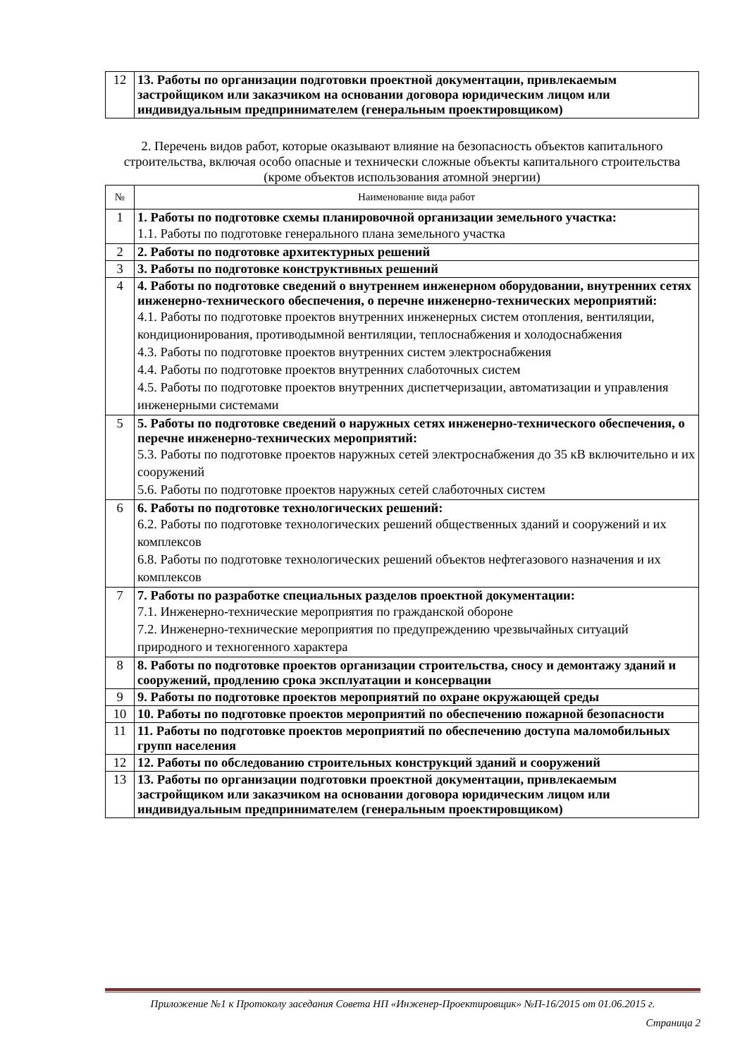| 12 | 13. Работы по организации подготовки проектной документации, привлекаемым застройщиком или заказчиком на основании договора юридическим лицом или индивидуальным предпринимателем (генеральным проектировщиком) |
2. Перечень видов работ, которые оказывают влияние на безопасность объектов капитального строительства, включая особо опасные и технически сложные объекты капитального строительства (кроме объектов использования атомной энергии)
| № | Наименование вида работ |
| --- | --- |
| 1 | 1. Работы по подготовке схемы планировочной организации земельного участка: 1.1. Работы по подготовке генерального плана земельного участка |
| 2 | 2. Работы по подготовке архитектурных решений |
| 3 | 3. Работы по подготовке конструктивных решений |
| 4 | 4. Работы по подготовке сведений о внутреннем инженерном оборудовании, внутренних сетях инженерно-технического обеспечения, о перечне инженерно-технических мероприятий: 4.1. Работы по подготовке проектов внутренних инженерных систем отопления, вентиляции, кондиционирования, противодымной вентиляции, теплоснабжения и холодоснабжения 4.3. Работы по подготовке проектов внутренних систем электроснабжения 4.4. Работы по подготовке проектов внутренних слаботочных систем 4.5. Работы по подготовке проектов внутренних диспетчеризации, автоматизации и управления инженерными системами |
| 5 | 5. Работы по подготовке сведений о наружных сетях инженерно-технического обеспечения, о перечне инженерно-технических мероприятий: 5.3. Работы по подготовке проектов наружных сетей электроснабжения до 35 кВ включительно и их сооружений 5.6. Работы по подготовке проектов наружных сетей слаботочных систем |
| 6 | 6. Работы по подготовке технологических решений: 6.2. Работы по подготовке технологических решений общественных зданий и сооружений и их комплексов 6.8. Работы по подготовке технологических решений объектов нефтегазового назначения и их комплексов |
| 7 | 7. Работы по разработке специальных разделов проектной документации: 7.1. Инженерно-технические мероприятия по гражданской обороне 7.2. Инженерно-технические мероприятия по предупреждению чрезвычайных ситуаций природного и техногенного характера |
| 8 | 8. Работы по подготовке проектов организации строительства, сносу и демонтажу зданий и сооружений, продлению срока эксплуатации и консервации |
| 9 | 9. Работы по подготовке проектов мероприятий по охране окружающей среды |
| 10 | 10. Работы по подготовке проектов мероприятий по обеспечению пожарной безопасности |
| 11 | 11. Работы по подготовке проектов мероприятий по обеспечению доступа маломобильных групп населения |
| 12 | 12. Работы по обследованию строительных конструкций зданий и сооружений |
| 13 | 13. Работы по организации подготовки проектной документации, привлекаемым застройщиком или заказчиком на основании договора юридическим лицом или индивидуальным предпринимателем (генеральным проектировщиком) |
Приложение №1 к Протоколу заседания Совета НП «Инженер-Проектировщик» №П-16/2015 от 01.06.2015 г.
Страница 2